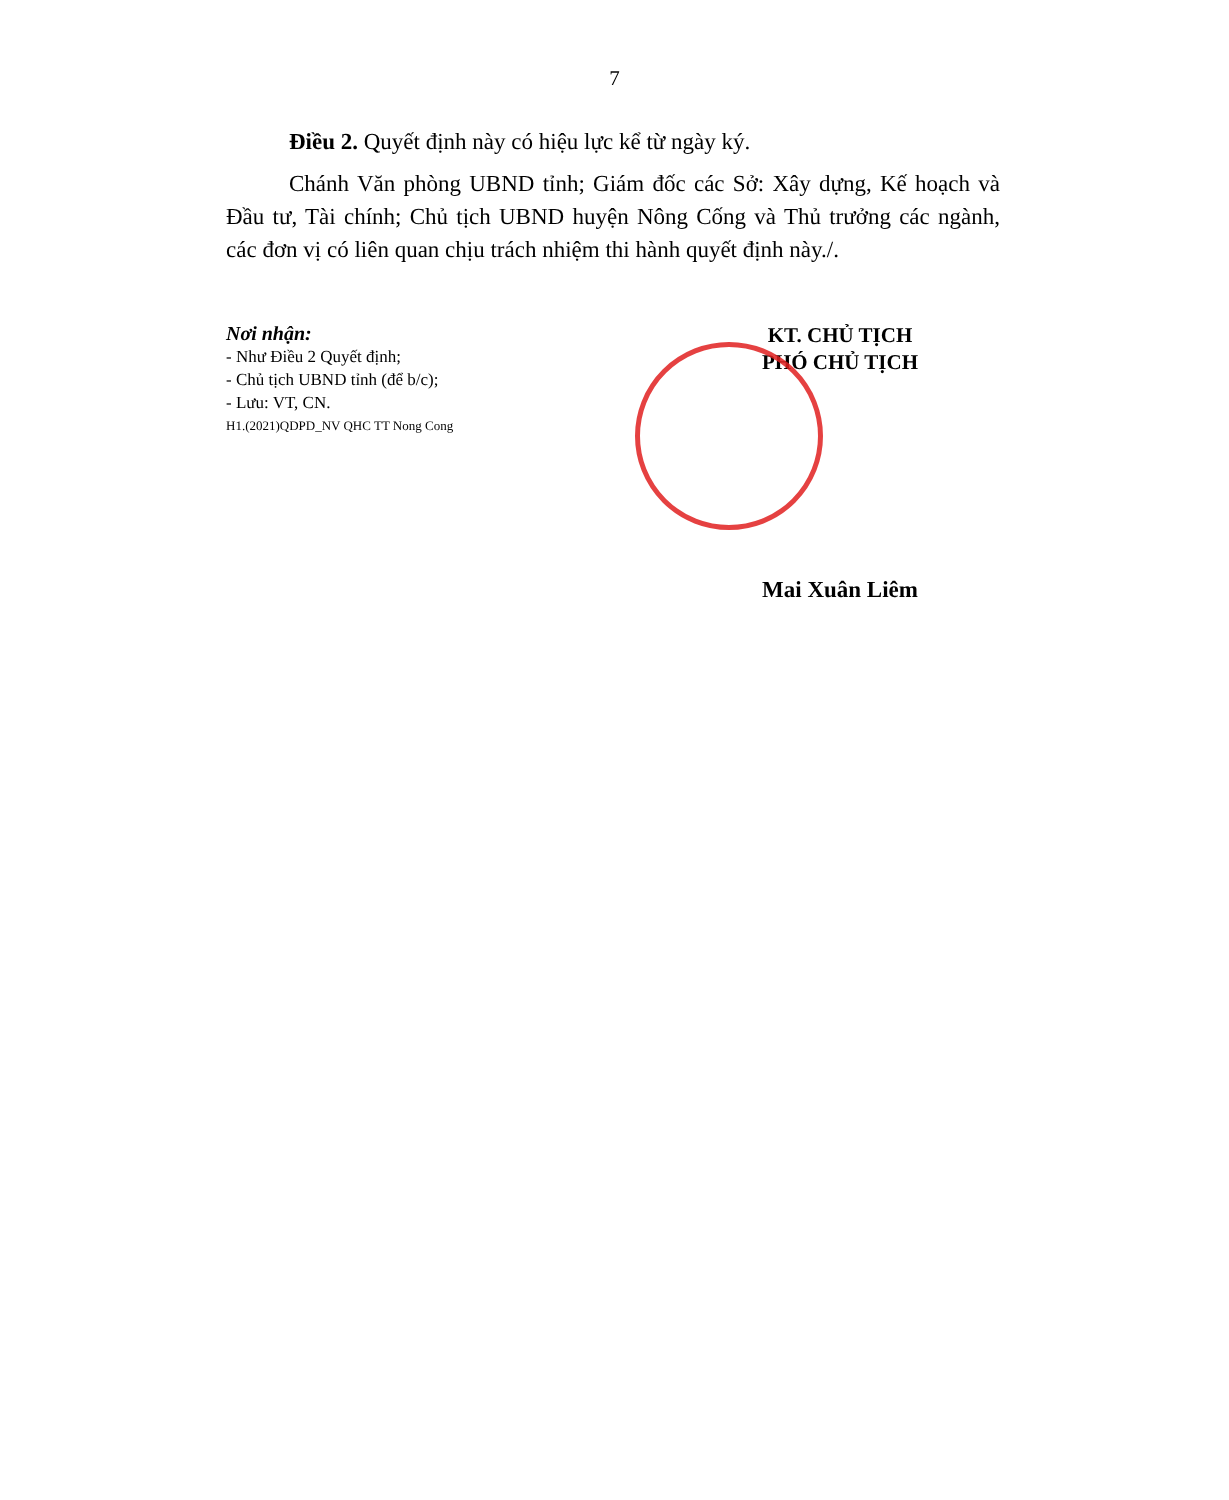7
Điều 2. Quyết định này có hiệu lực kể từ ngày ký.
Chánh Văn phòng UBND tỉnh; Giám đốc các Sở: Xây dựng, Kế hoạch và Đầu tư, Tài chính; Chủ tịch UBND huyện Nông Cống và Thủ trưởng các ngành, các đơn vị có liên quan chịu trách nhiệm thi hành quyết định này./.
Nơi nhận:
- Như Điều 2 Quyết định;
- Chủ tịch UBND tỉnh (để b/c);
- Lưu: VT, CN.
H1.(2021)QDPD_NV QHC TT Nong Cong
KT. CHỦ TỊCH
PHÓ CHỦ TỊCH
Mai Xuân Liêm